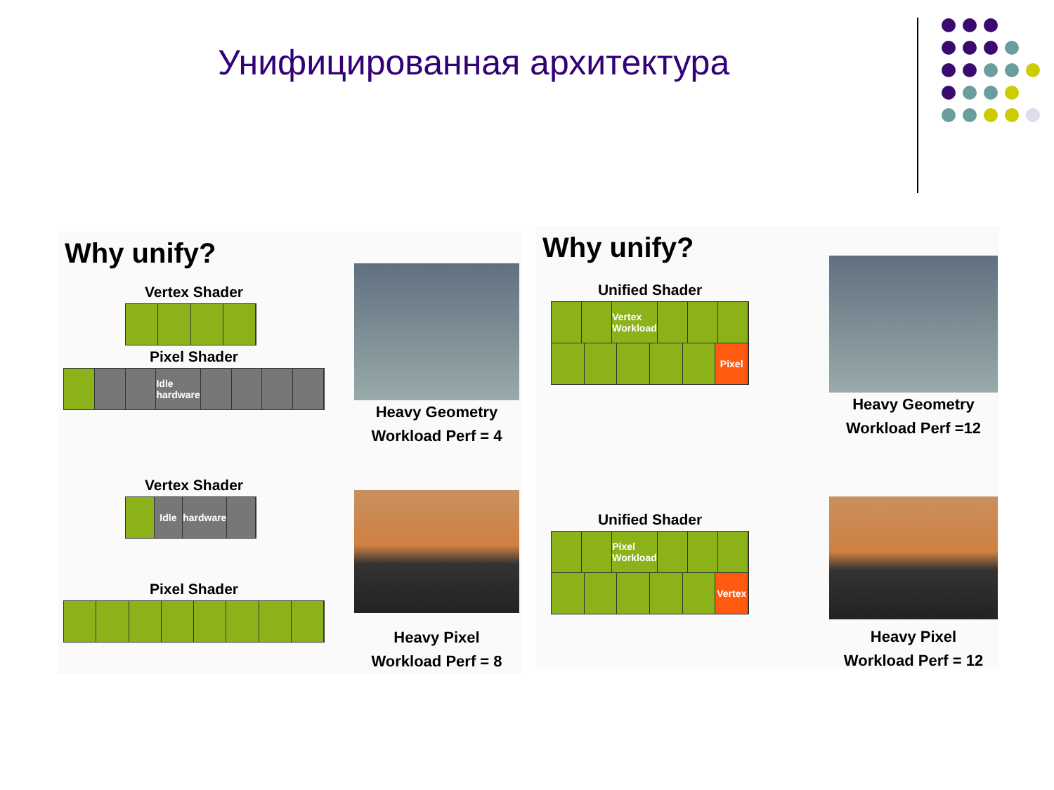Унифицированная архитектура
Why unify?
Vertex Shader
Pixel Shader
Idle hardware
Vertex Shader
Idle hardware
Pixel Shader
Heavy Geometry
Workload Perf = 4
Heavy Pixel
Workload Perf = 8
Why unify?
Unified Shader
Vertex Workload
Pixel
Unified Shader
Pixel Workload
Vertex
Heavy Geometry
Workload Perf =12
Heavy Pixel
Workload Perf = 12